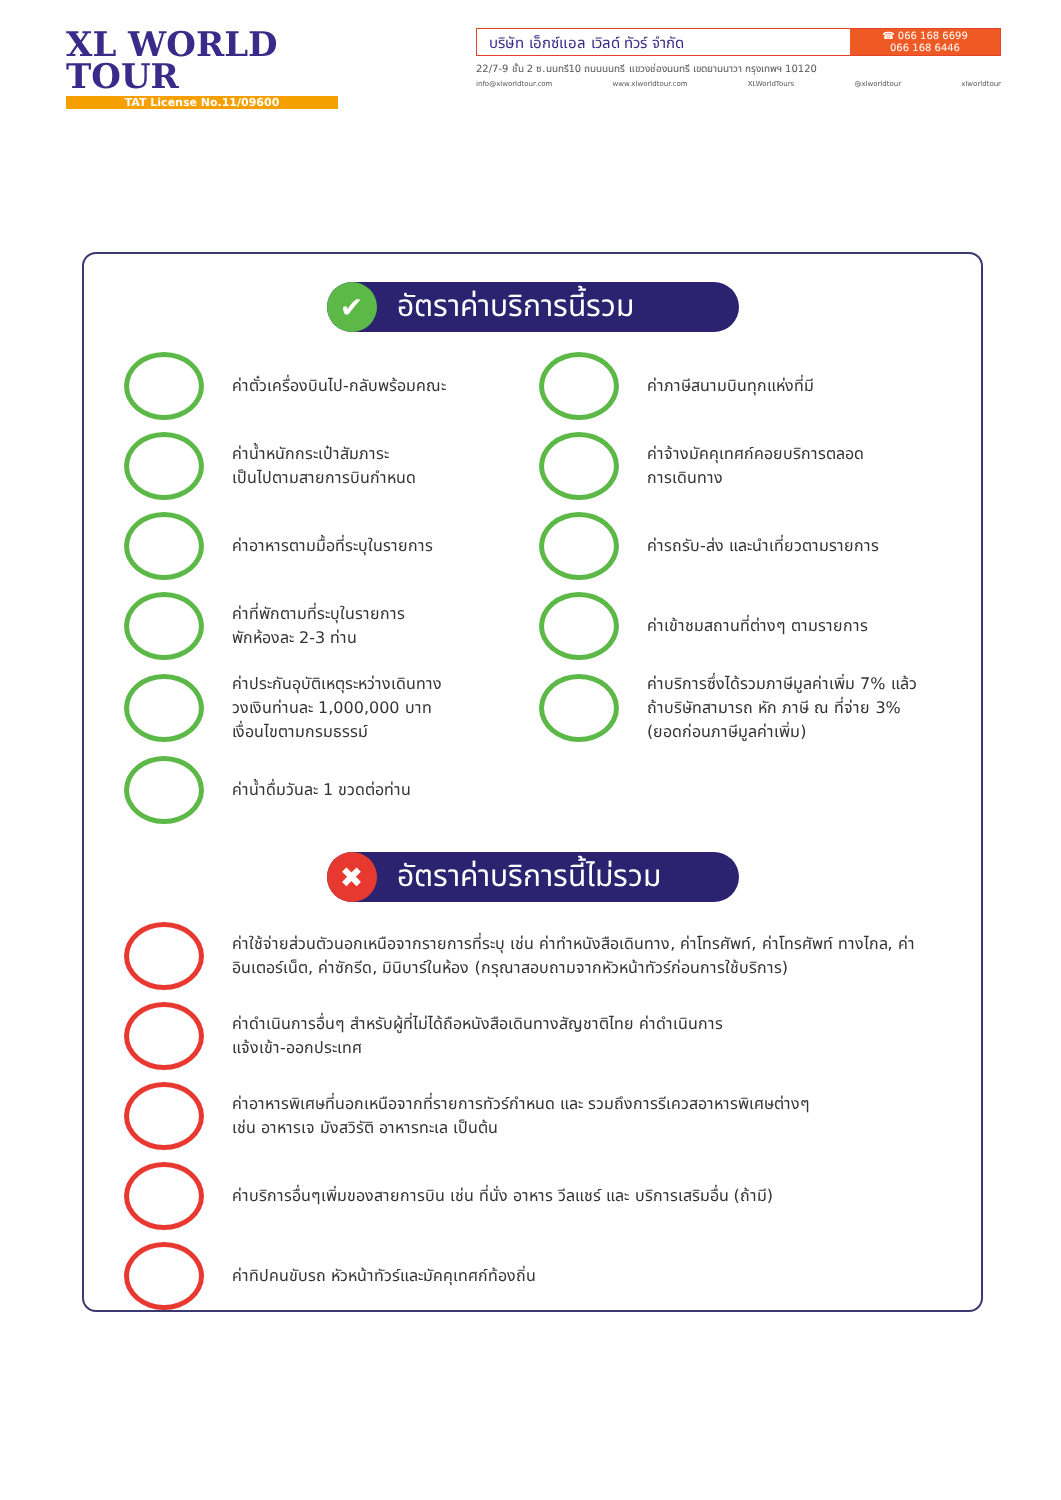XL WORLD
TOUR
TAT License No.11/09600
บริษัท เอ็กซ์แอล เวิลด์ ทัวร์ จำกัด
☎ 066 168 6699
066 168 6446
22/7-9 ชั้น 2 ซ.นนทรี10 ถนนนนทรี แขวงช่องนนทรี เขตยานนาวา กรุงเทพฯ 10120
info@xlworldtour.com www.xlworldtour.com XLWorldTours @xlworldtour xlworldtour
✔
อัตราค่าบริการนี้รวม
ค่าตั๋วเครื่องบินไป-กลับพร้อมคณะ
ค่าภาษีสนามบินทุกแห่งที่มี
ค่าน้ำหนักกระเป๋าสัมภาระ
เป็นไปตามสายการบินกำหนด
ค่าจ้างมัคคุเทศก์คอยบริการตลอด
การเดินทาง
ค่าอาหารตามมื้อที่ระบุในรายการ
ค่ารถรับ-ส่ง และนำเที่ยวตามรายการ
ค่าที่พักตามที่ระบุในรายการ
พักห้องละ 2-3 ท่าน
ค่าเข้าชมสถานที่ต่างๆ ตามรายการ
ค่าประกันอุบัติเหตุระหว่างเดินทาง
วงเงินท่านละ 1,000,000 บาท
เงื่อนไขตามกรมธรรม์
ค่าบริการซึ่งได้รวมภาษีมูลค่าเพิ่ม 7% แล้ว
ถ้าบริษัทสามารถ หัก ภาษี ณ ที่จ่าย 3%
(ยอดก่อนภาษีมูลค่าเพิ่ม)
ค่าน้ำดื่มวันละ 1 ขวดต่อท่าน
✖
อัตราค่าบริการนี้ไม่รวม
ค่าใช้จ่ายส่วนตัวนอกเหนือจากรายการที่ระบุ เช่น ค่าทำหนังสือเดินทาง, ค่าโทรศัพท์, ค่าโทรศัพท์ ทางไกล, ค่าอินเตอร์เน็ต, ค่าซักรีด, มินิบาร์ในห้อง (กรุณาสอบถามจากหัวหน้าทัวร์ก่อนการใช้บริการ)
ค่าดำเนินการอื่นๆ สำหรับผู้ที่ไม่ได้ถือหนังสือเดินทางสัญชาติไทย ค่าดำเนินการ
แจ้งเข้า-ออกประเทศ
ค่าอาหารพิเศษที่นอกเหนือจากที่รายการทัวร์กำหนด และ รวมถึงการรีเควสอาหารพิเศษต่างๆ
เช่น อาหารเจ มังสวิรัติ อาหารทะเล เป็นต้น
ค่าบริการอื่นๆเพิ่มของสายการบิน เช่น ที่นั่ง อาหาร วีลแชร์ และ บริการเสริมอื่น (ถ้ามี)
ค่าทิปคนขับรถ หัวหน้าทัวร์และมัคคุเทศก์ท้องถิ่น